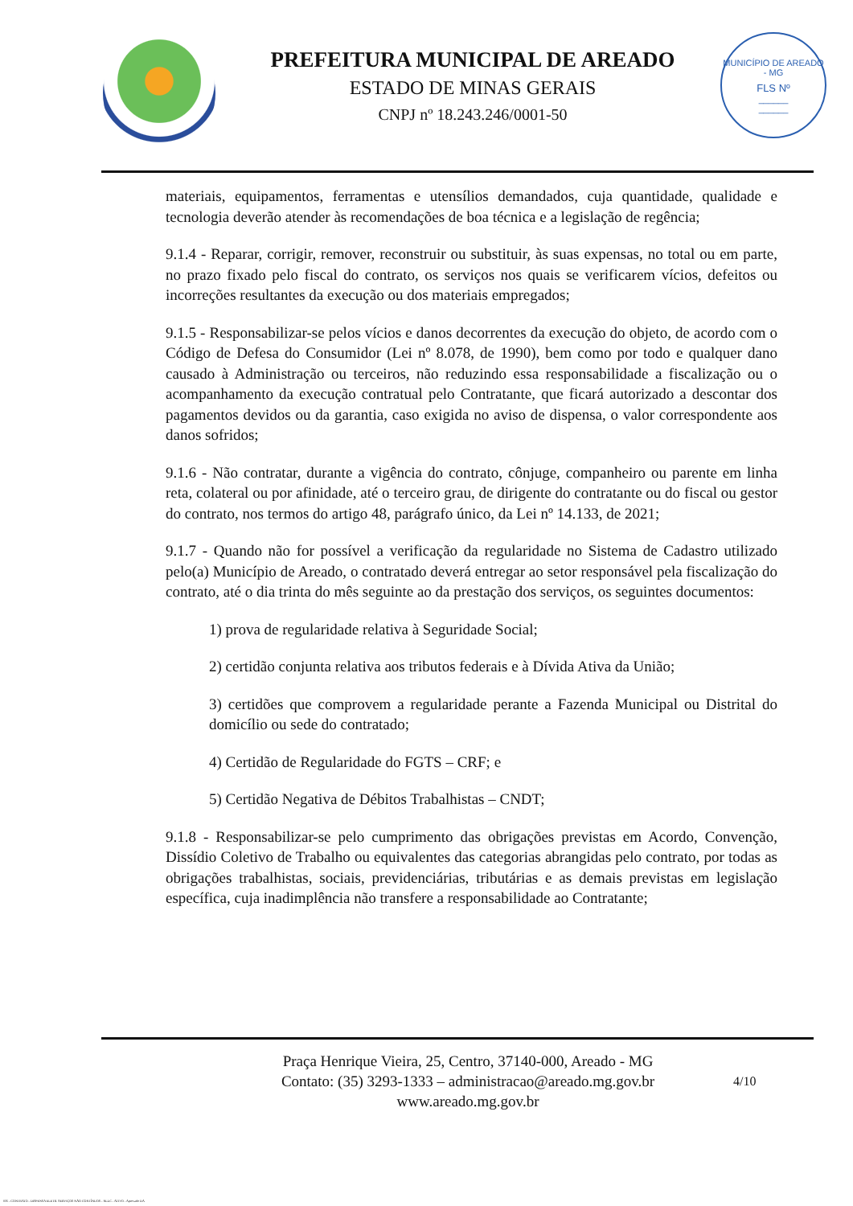PREFEITURA MUNICIPAL DE AREADO
ESTADO DE MINAS GERAIS
CNPJ nº 18.243.246/0001-50
MUNICÍPIO DE AREADO - MG
FLS Nº
______
______
materiais, equipamentos, ferramentas e utensílios demandados, cuja quantidade, qualidade e tecnologia deverão atender às recomendações de boa técnica e a legislação de regência;
9.1.4 - Reparar, corrigir, remover, reconstruir ou substituir, às suas expensas, no total ou em parte, no prazo fixado pelo fiscal do contrato, os serviços nos quais se verificarem vícios, defeitos ou incorreções resultantes da execução ou dos materiais empregados;
9.1.5 - Responsabilizar-se pelos vícios e danos decorrentes da execução do objeto, de acordo com o Código de Defesa do Consumidor (Lei nº 8.078, de 1990), bem como por todo e qualquer dano causado à Administração ou terceiros, não reduzindo essa responsabilidade a fiscalização ou o acompanhamento da execução contratual pelo Contratante, que ficará autorizado a descontar dos pagamentos devidos ou da garantia, caso exigida no aviso de dispensa, o valor correspondente aos danos sofridos;
9.1.6 - Não contratar, durante a vigência do contrato, cônjuge, companheiro ou parente em linha reta, colateral ou por afinidade, até o terceiro grau, de dirigente do contratante ou do fiscal ou gestor do contrato, nos termos do artigo 48, parágrafo único, da Lei nº 14.133, de 2021;
9.1.7 - Quando não for possível a verificação da regularidade no Sistema de Cadastro utilizado pelo(a) Município de Areado, o contratado deverá entregar ao setor responsável pela fiscalização do contrato, até o dia trinta do mês seguinte ao da prestação dos serviços, os seguintes documentos:
1) prova de regularidade relativa à Seguridade Social;
2) certidão conjunta relativa aos tributos federais e à Dívida Ativa da União;
3) certidões que comprovem a regularidade perante a Fazenda Municipal ou Distrital do domicílio ou sede do contratado;
4) Certidão de Regularidade do FGTS – CRF; e
5) Certidão Negativa de Débitos Trabalhistas – CNDT;
9.1.8 - Responsabilizar-se pelo cumprimento das obrigações previstas em Acordo, Convenção, Dissídio Coletivo de Trabalho ou equivalentes das categorias abrangidas pelo contrato, por todas as obrigações trabalhistas, sociais, previdenciárias, tributárias e as demais previstas em legislação específica, cuja inadimplência não transfere a responsabilidade ao Contratante;
Praça Henrique Vieira, 25, Centro, 37140-000, Areado - MG
Contato: (35) 3293-1333 – administracao@areado.mg.gov.br
www.areado.mg.gov.br
4/10
035 - CONTRATO - DISPENSA ELETR. SERVIÇOS NÃO CONTÍNUOS - NLLC - ATIVO - Aprovado DA